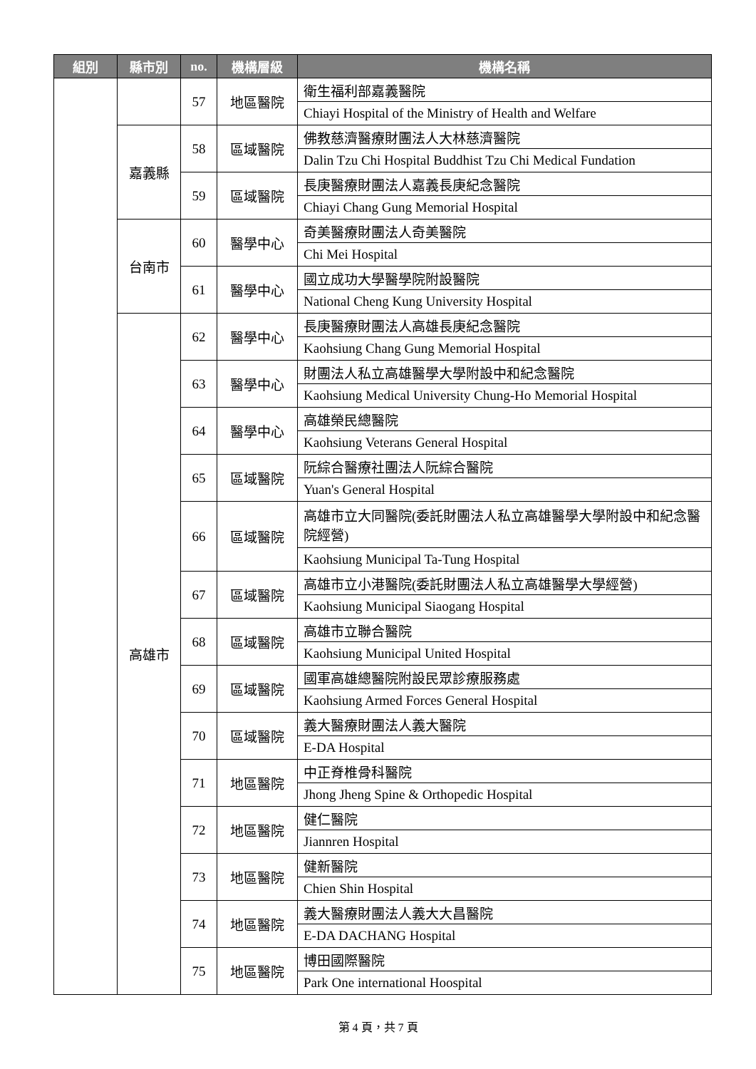| 組別 | 縣市別 | no. | 機構層級 | 機構名稱 |
| --- | --- | --- | --- | --- |
| | | 57 | 地區醫院 | 衛生福利部嘉義醫院 |
| | | | | Chiayi Hospital of the Ministry of Health and Welfare |
| | 嘉義縣 | 58 | 區域醫院 | 佛教慈濟醫療財團法人大林慈濟醫院 |
| | | | | Dalin Tzu Chi Hospital Buddhist Tzu Chi Medical Fundation |
| | | 59 | 區域醫院 | 長庚醫療財團法人嘉義長庚紀念醫院 |
| | | | | Chiayi Chang Gung Memorial Hospital |
| | 台南市 | 60 | 醫學中心 | 奇美醫療財團法人奇美醫院 |
| | | | | Chi Mei Hospital |
| | | 61 | 醫學中心 | 國立成功大學醫學院附設醫院 |
| | | | | National Cheng Kung University Hospital |
| | 高雄市 | 62 | 醫學中心 | 長庚醫療財團法人高雄長庚紀念醫院 |
| | | | | Kaohsiung Chang Gung Memorial Hospital |
| | | 63 | 醫學中心 | 財團法人私立高雄醫學大學附設中和紀念醫院 |
| | | | | Kaohsiung Medical University Chung-Ho Memorial Hospital |
| | | 64 | 醫學中心 | 高雄榮民總醫院 |
| | | | | Kaohsiung Veterans General Hospital |
| | | 65 | 區域醫院 | 阮綜合醫療社團法人阮綜合醫院 |
| | | | | Yuan's General Hospital |
| | | 66 | 區域醫院 | 高雄市立大同醫院(委託財團法人私立高雄醫學大學附設中和紀念醫院經營) |
| | | | | Kaohsiung Municipal Ta-Tung Hospital |
| | | 67 | 區域醫院 | 高雄市立小港醫院(委託財團法人私立高雄醫學大學經營) |
| | | | | Kaohsiung Municipal Siaogang Hospital |
| | | 68 | 區域醫院 | 高雄市立聯合醫院 |
| | | | | Kaohsiung Municipal United Hospital |
| | | 69 | 區域醫院 | 國軍高雄總醫院附設民眾診療服務處 |
| | | | | Kaohsiung Armed Forces General Hospital |
| | | 70 | 區域醫院 | 義大醫療財團法人義大醫院 |
| | | | | E-DA Hospital |
| | | 71 | 地區醫院 | 中正脊椎骨科醫院 |
| | | | | Jhong Jheng Spine & Orthopedic Hospital |
| | | 72 | 地區醫院 | 健仁醫院 |
| | | | | Jiannren Hospital |
| | | 73 | 地區醫院 | 健新醫院 |
| | | | | Chien Shin Hospital |
| | | 74 | 地區醫院 | 義大醫療財團法人義大大昌醫院 |
| | | | | E-DA DACHANG Hospital |
| | | 75 | 地區醫院 | 博田國際醫院 |
| | | | | Park One international Hoospital |
第 4 頁，共 7 頁